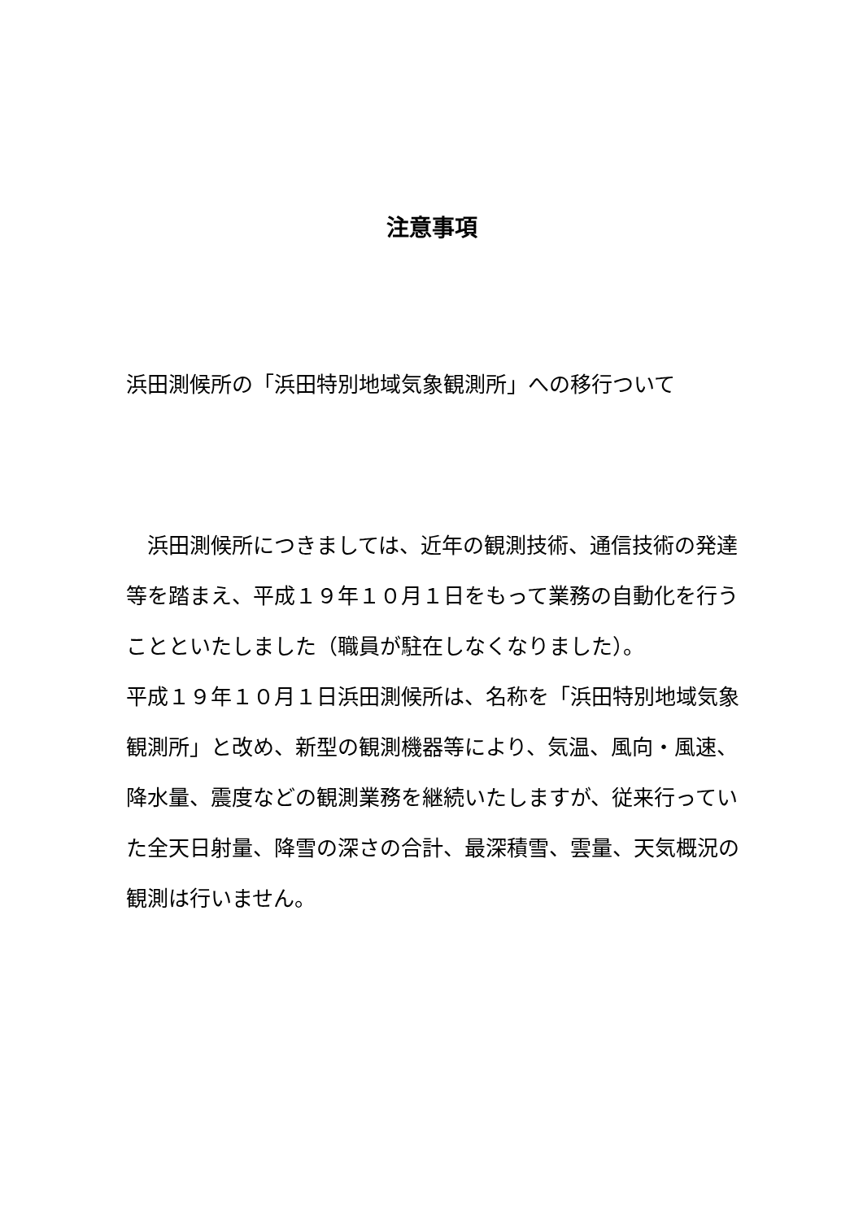注意事項
浜田測候所の「浜田特別地域気象観測所」への移行ついて
　浜田測候所につきましては、近年の観測技術、通信技術の発達等を踏まえ、平成１９年１０月１日をもって業務の自動化を行うことといたしました（職員が駐在しなくなりました）。
平成１９年１０月１日浜田測候所は、名称を「浜田特別地域気象観測所」と改め、新型の観測機器等により、気温、風向・風速、降水量、震度などの観測業務を継続いたしますが、従来行っていた全天日射量、降雪の深さの合計、最深積雪、雲量、天気概況の観測は行いません。